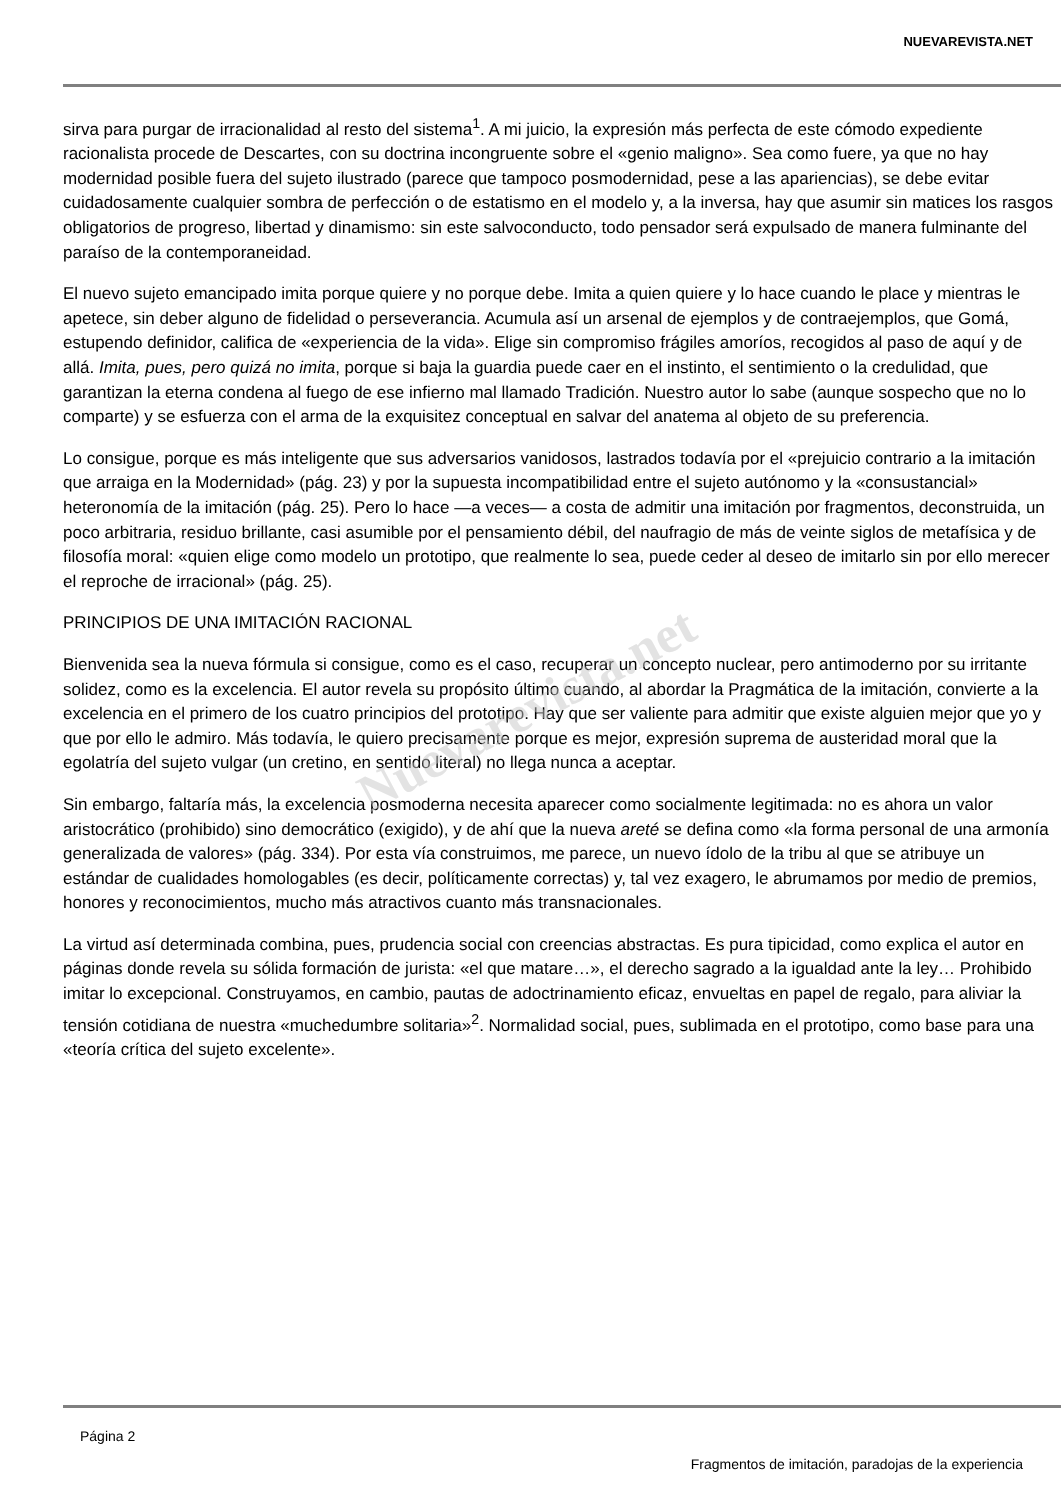NUEVAREVISTA.NET
sirva para purgar de irracionalidad al resto del sistema<sup>1</sup>. A mi juicio, la expresión más perfecta de este cómodo expediente racionalista procede de Descartes, con su doctrina incongruente sobre el «genio maligno». Sea como fuere, ya que no hay modernidad posible fuera del sujeto ilustrado (parece que tampoco posmodernidad, pese a las apariencias), se debe evitar cuidadosamente cualquier sombra de perfección o de estatismo en el modelo y, a la inversa, hay que asumir sin matices los rasgos obligatorios de progreso, libertad y dinamismo: sin este salvoconducto, todo pensador será expulsado de manera fulminante del paraíso de la contemporaneidad.
El nuevo sujeto emancipado imita porque quiere y no porque debe. Imita a quien quiere y lo hace cuando le place y mientras le apetece, sin deber alguno de fidelidad o perseverancia. Acumula así un arsenal de ejemplos y de contraejemplos, que Gomá, estupendo definidor, califica de «experiencia de la vida». Elige sin compromiso frágiles amoríos, recogidos al paso de aquí y de allá. Imita, pues, pero quizá no imita, porque si baja la guardia puede caer en el instinto, el sentimiento o la credulidad, que garantizan la eterna condena al fuego de ese infierno mal llamado Tradición. Nuestro autor lo sabe (aunque sospecho que no lo comparte) y se esfuerza con el arma de la exquisitez conceptual en salvar del anatema al objeto de su preferencia.
Lo consigue, porque es más inteligente que sus adversarios vanidosos, lastrados todavía por el «prejuicio contrario a la imitación que arraiga en la Modernidad» (pág. 23) y por la supuesta incompatibilidad entre el sujeto autónomo y la «consustancial» heteronomía de la imitación (pág. 25). Pero lo hace —a veces— a costa de admitir una imitación por fragmentos, deconstruida, un poco arbitraria, residuo brillante, casi asumible por el pensamiento débil, del naufragio de más de veinte siglos de metafísica y de filosofía moral: «quien elige como modelo un prototipo, que realmente lo sea, puede ceder al deseo de imitarlo sin por ello merecer el reproche de irracional» (pág. 25).
PRINCIPIOS DE UNA IMITACIÓN RACIONAL
Bienvenida sea la nueva fórmula si consigue, como es el caso, recuperar un concepto nuclear, pero antimoderno por su irritante solidez, como es la excelencia. El autor revela su propósito último cuando, al abordar la Pragmática de la imitación, convierte a la excelencia en el primero de los cuatro principios del prototipo. Hay que ser valiente para admitir que existe alguien mejor que yo y que por ello le admiro. Más todavía, le quiero precisamente porque es mejor, expresión suprema de austeridad moral que la egolatría del sujeto vulgar (un cretino, en sentido literal) no llega nunca a aceptar.
Sin embargo, faltaría más, la excelencia posmoderna necesita aparecer como socialmente legitimada: no es ahora un valor aristocrático (prohibido) sino democrático (exigido), y de ahí que la nueva areté se defina como «la forma personal de una armonía generalizada de valores» (pág. 334). Por esta vía construimos, me parece, un nuevo ídolo de la tribu al que se atribuye un estándar de cualidades homologables (es decir, políticamente correctas) y, tal vez exagero, le abrumamos por medio de premios, honores y reconocimientos, mucho más atractivos cuanto más transnacionales.
La virtud así determinada combina, pues, prudencia social con creencias abstractas. Es pura tipicidad, como explica el autor en páginas donde revela su sólida formación de jurista: «el que matare…», el derecho sagrado a la igualdad ante la ley… Prohibido imitar lo excepcional. Construyamos, en cambio, pautas de adoctrinamiento eficaz, envueltas en papel de regalo, para aliviar la tensión cotidiana de nuestra «muchedumbre solitaria»<sup>2</sup>. Normalidad social, pues, sublimada en el prototipo, como base para una «teoría crítica del sujeto excelente».
Nuevarevista.net
Página 2
Fragmentos de imitación, paradojas de la experiencia